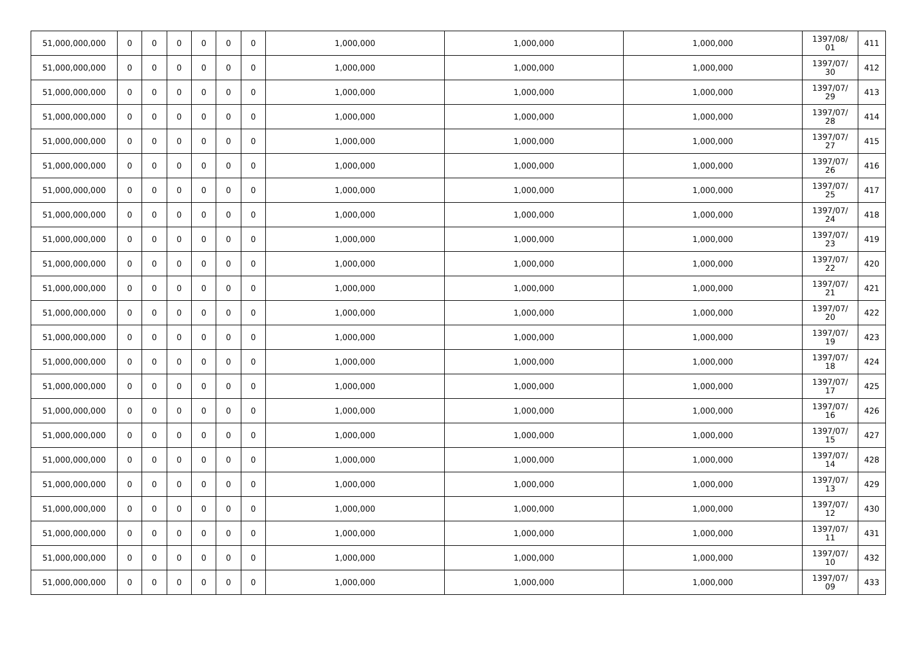| 51,000,000,000 | 0 | 0 | 0 | 0 | 0 | 0 | 1,000,000 | 1,000,000 | 1,000,000 | 1397/08/ 01 | 411 |
| 51,000,000,000 | 0 | 0 | 0 | 0 | 0 | 0 | 1,000,000 | 1,000,000 | 1,000,000 | 1397/07/ 30 | 412 |
| 51,000,000,000 | 0 | 0 | 0 | 0 | 0 | 0 | 1,000,000 | 1,000,000 | 1,000,000 | 1397/07/ 29 | 413 |
| 51,000,000,000 | 0 | 0 | 0 | 0 | 0 | 0 | 1,000,000 | 1,000,000 | 1,000,000 | 1397/07/ 28 | 414 |
| 51,000,000,000 | 0 | 0 | 0 | 0 | 0 | 0 | 1,000,000 | 1,000,000 | 1,000,000 | 1397/07/ 27 | 415 |
| 51,000,000,000 | 0 | 0 | 0 | 0 | 0 | 0 | 1,000,000 | 1,000,000 | 1,000,000 | 1397/07/ 26 | 416 |
| 51,000,000,000 | 0 | 0 | 0 | 0 | 0 | 0 | 1,000,000 | 1,000,000 | 1,000,000 | 1397/07/ 25 | 417 |
| 51,000,000,000 | 0 | 0 | 0 | 0 | 0 | 0 | 1,000,000 | 1,000,000 | 1,000,000 | 1397/07/ 24 | 418 |
| 51,000,000,000 | 0 | 0 | 0 | 0 | 0 | 0 | 1,000,000 | 1,000,000 | 1,000,000 | 1397/07/ 23 | 419 |
| 51,000,000,000 | 0 | 0 | 0 | 0 | 0 | 0 | 1,000,000 | 1,000,000 | 1,000,000 | 1397/07/ 22 | 420 |
| 51,000,000,000 | 0 | 0 | 0 | 0 | 0 | 0 | 1,000,000 | 1,000,000 | 1,000,000 | 1397/07/ 21 | 421 |
| 51,000,000,000 | 0 | 0 | 0 | 0 | 0 | 0 | 1,000,000 | 1,000,000 | 1,000,000 | 1397/07/ 20 | 422 |
| 51,000,000,000 | 0 | 0 | 0 | 0 | 0 | 0 | 1,000,000 | 1,000,000 | 1,000,000 | 1397/07/ 19 | 423 |
| 51,000,000,000 | 0 | 0 | 0 | 0 | 0 | 0 | 1,000,000 | 1,000,000 | 1,000,000 | 1397/07/ 18 | 424 |
| 51,000,000,000 | 0 | 0 | 0 | 0 | 0 | 0 | 1,000,000 | 1,000,000 | 1,000,000 | 1397/07/ 17 | 425 |
| 51,000,000,000 | 0 | 0 | 0 | 0 | 0 | 0 | 1,000,000 | 1,000,000 | 1,000,000 | 1397/07/ 16 | 426 |
| 51,000,000,000 | 0 | 0 | 0 | 0 | 0 | 0 | 1,000,000 | 1,000,000 | 1,000,000 | 1397/07/ 15 | 427 |
| 51,000,000,000 | 0 | 0 | 0 | 0 | 0 | 0 | 1,000,000 | 1,000,000 | 1,000,000 | 1397/07/ 14 | 428 |
| 51,000,000,000 | 0 | 0 | 0 | 0 | 0 | 0 | 1,000,000 | 1,000,000 | 1,000,000 | 1397/07/ 13 | 429 |
| 51,000,000,000 | 0 | 0 | 0 | 0 | 0 | 0 | 1,000,000 | 1,000,000 | 1,000,000 | 1397/07/ 12 | 430 |
| 51,000,000,000 | 0 | 0 | 0 | 0 | 0 | 0 | 1,000,000 | 1,000,000 | 1,000,000 | 1397/07/ 11 | 431 |
| 51,000,000,000 | 0 | 0 | 0 | 0 | 0 | 0 | 1,000,000 | 1,000,000 | 1,000,000 | 1397/07/ 10 | 432 |
| 51,000,000,000 | 0 | 0 | 0 | 0 | 0 | 0 | 1,000,000 | 1,000,000 | 1,000,000 | 1397/07/ 09 | 433 |